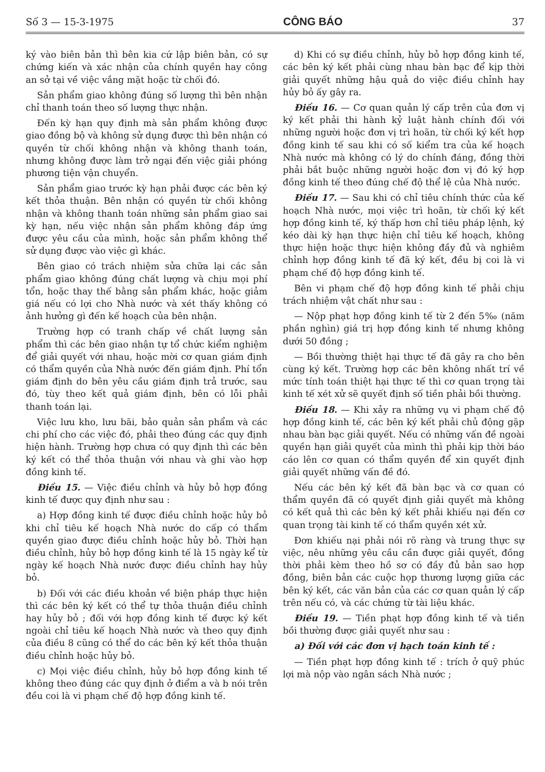Số 3 — 15-3-1975 CÔNG BÁO 37
ký vào biên bản thì bên kia cứ lập biên bản, có sự chứng kiến và xác nhận của chính quyền hay công an sở tại về việc vắng mặt hoặc từ chối đó.
Sản phẩm giao không đúng số lượng thì bên nhận chỉ thanh toán theo số lượng thực nhận.
Đến kỳ hạn quy định mà sản phẩm không được giao đồng bộ và không sử dụng được thì bên nhận có quyền từ chối không nhận và không thanh toán, nhưng không được làm trở ngại đến việc giải phóng phương tiện vận chuyển.
Sản phẩm giao trước kỳ hạn phải được các bên ký kết thỏa thuận. Bên nhận có quyền từ chối không nhận và không thanh toán những sản phẩm giao sai kỳ hạn, nếu việc nhận sản phẩm không đáp ứng được yêu cầu của mình, hoặc sản phẩm không thể sử dụng được vào việc gì khác.
Bên giao có trách nhiệm sửa chữa lại các sản phẩm giao không đúng chất lượng và chịu mọi phí tổn, hoặc thay thế bằng sản phẩm khác, hoặc giảm giá nếu có lợi cho Nhà nước và xét thấy không có ảnh hưởng gì đến kế hoạch của bên nhận.
Trường hợp có tranh chấp về chất lượng sản phẩm thì các bên giao nhận tự tổ chức kiểm nghiệm để giải quyết với nhau, hoặc mời cơ quan giám định có thẩm quyền của Nhà nước đến giám định. Phí tổn giám định do bên yêu cầu giám định trả trước, sau đó, tùy theo kết quả giám định, bên có lỗi phải thanh toán lại.
Việc lưu kho, lưu bãi, bảo quản sản phẩm và các chi phí cho các việc đó, phải theo đúng các quy định hiện hành. Trường hợp chưa có quy định thì các bên ký kết có thể thỏa thuận với nhau và ghi vào hợp đồng kinh tế.
Điều 15. — Việc điều chỉnh và hủy bỏ hợp đồng kinh tế được quy định như sau :
a) Hợp đồng kinh tế được điều chỉnh hoặc hủy bỏ khi chỉ tiêu kế hoạch Nhà nước do cấp có thẩm quyền giao được điều chỉnh hoặc hủy bỏ. Thời hạn điều chỉnh, hủy bỏ hợp đồng kinh tế là 15 ngày kể từ ngày kế hoạch Nhà nước được điều chỉnh hay hủy bỏ.
b) Đối với các điều khoản về biện pháp thực hiện thì các bên ký kết có thể tự thỏa thuận điều chỉnh hay hủy bỏ ; đối với hợp đồng kinh tế được ký kết ngoài chỉ tiêu kế hoạch Nhà nước và theo quy định của điều 8 cũng có thể do các bên ký kết thỏa thuận điều chỉnh hoặc hủy bỏ.
c) Mọi việc điều chỉnh, hủy bỏ hợp đồng kinh tế không theo đúng các quy định ở điểm a và b nói trên đều coi là vi phạm chế độ hợp đồng kinh tế.
d) Khi có sự điều chỉnh, hủy bỏ hợp đồng kinh tế, các bên ký kết phải cùng nhau bàn bạc để kịp thời giải quyết những hậu quả do việc điều chỉnh hay hủy bỏ ấy gây ra.
Điều 16. — Cơ quan quản lý cấp trên của đơn vị ký kết phải thi hành kỷ luật hành chính đối với những người hoặc đơn vị trì hoãn, từ chối ký kết hợp đồng kinh tế sau khi có số kiểm tra của kế hoạch Nhà nước mà không có lý do chính đáng, đồng thời phải bắt buộc những người hoặc đơn vị đó ký hợp đồng kinh tế theo đúng chế độ thể lệ của Nhà nước.
Điều 17. — Sau khi có chỉ tiêu chính thức của kế hoạch Nhà nước, mọi việc trì hoãn, từ chối ký kết hợp đồng kinh tế, ký thấp hơn chỉ tiêu pháp lệnh, ký kéo dài kỳ hạn thực hiện chỉ tiêu kế hoạch, không thực hiện hoặc thực hiện không đầy đủ và nghiêm chỉnh hợp đồng kinh tế đã ký kết, đều bị coi là vi phạm chế độ hợp đồng kinh tế.
Bên vi phạm chế độ hợp đồng kinh tế phải chịu trách nhiệm vật chất như sau :
— Nộp phạt hợp đồng kinh tế từ 2 đến 5‰ (năm phần nghìn) giá trị hợp đồng kinh tế nhưng không dưới 50 đồng ;
— Bồi thường thiệt hại thực tế đã gây ra cho bên cùng ký kết. Trường hợp các bên không nhất trí về mức tính toán thiệt hại thực tế thì cơ quan trọng tài kinh tế xét xử sẽ quyết định số tiền phải bồi thường.
Điều 18. — Khi xảy ra những vụ vi phạm chế độ hợp đồng kinh tế, các bên ký kết phải chủ động gặp nhau bàn bạc giải quyết. Nếu có những vấn đề ngoài quyền hạn giải quyết của mình thì phải kịp thời báo cáo lên cơ quan có thẩm quyền để xin quyết định giải quyết những vấn đề đó.
Nếu các bên ký kết đã bàn bạc và cơ quan có thẩm quyền đã có quyết định giải quyết mà không có kết quả thì các bên ký kết phải khiếu nại đến cơ quan trọng tài kinh tế có thẩm quyền xét xử.
Đơn khiếu nại phải nói rõ ràng và trung thực sự việc, nêu những yêu cầu cần được giải quyết, đồng thời phải kèm theo hồ sơ có đầy đủ bản sao hợp đồng, biên bản các cuộc họp thương lượng giữa các bên ký kết, các văn bản của các cơ quan quản lý cấp trên nếu có, và các chứng từ tài liệu khác.
Điều 19. — Tiền phạt hợp đồng kinh tế và tiền bồi thường được giải quyết như sau :
a) Đối với các đơn vị hạch toán kinh tế :
— Tiền phạt hợp đồng kinh tế : trích ở quỹ phúc lợi mà nộp vào ngân sách Nhà nước ;